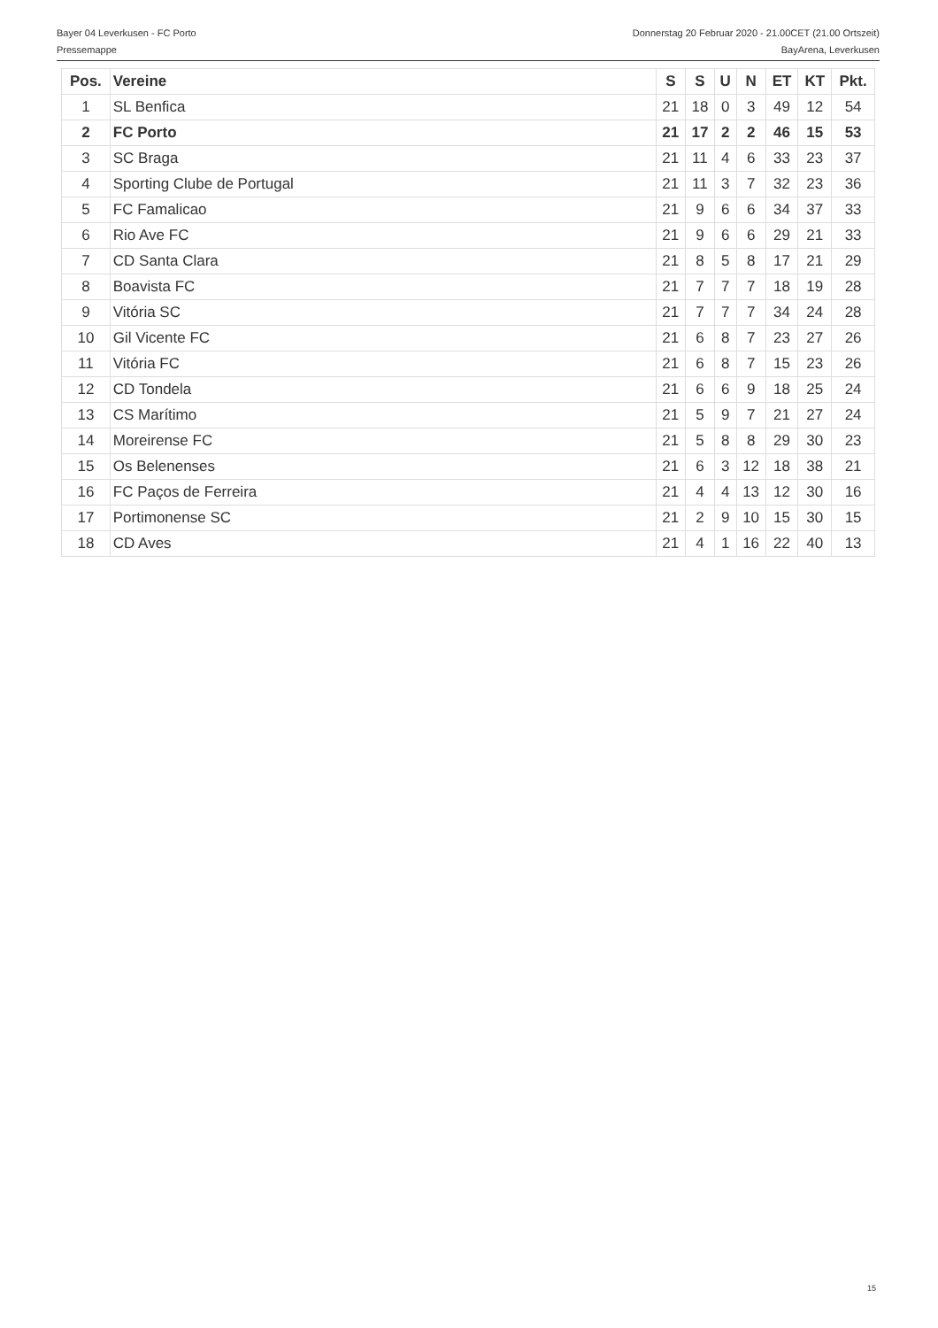Bayer 04 Leverkusen - FC Porto Donnerstag 20 Februar 2020 - 21.00CET (21.00 Ortszeit)
Pressemappe BayArena, Leverkusen
| Pos. | Vereine | S | S | U | N | ET | KT | Pkt. |
| --- | --- | --- | --- | --- | --- | --- | --- | --- |
| 1 | SL Benfica | 21 | 18 | 0 | 3 | 49 | 12 | 54 |
| 2 | FC Porto | 21 | 17 | 2 | 2 | 46 | 15 | 53 |
| 3 | SC Braga | 21 | 11 | 4 | 6 | 33 | 23 | 37 |
| 4 | Sporting Clube de Portugal | 21 | 11 | 3 | 7 | 32 | 23 | 36 |
| 5 | FC Famalicao | 21 | 9 | 6 | 6 | 34 | 37 | 33 |
| 6 | Rio Ave FC | 21 | 9 | 6 | 6 | 29 | 21 | 33 |
| 7 | CD Santa Clara | 21 | 8 | 5 | 8 | 17 | 21 | 29 |
| 8 | Boavista FC | 21 | 7 | 7 | 7 | 18 | 19 | 28 |
| 9 | Vitória SC | 21 | 7 | 7 | 7 | 34 | 24 | 28 |
| 10 | Gil Vicente FC | 21 | 6 | 8 | 7 | 23 | 27 | 26 |
| 11 | Vitória FC | 21 | 6 | 8 | 7 | 15 | 23 | 26 |
| 12 | CD Tondela | 21 | 6 | 6 | 9 | 18 | 25 | 24 |
| 13 | CS Marítimo | 21 | 5 | 9 | 7 | 21 | 27 | 24 |
| 14 | Moreirense FC | 21 | 5 | 8 | 8 | 29 | 30 | 23 |
| 15 | Os Belenenses | 21 | 6 | 3 | 12 | 18 | 38 | 21 |
| 16 | FC Paços de Ferreira | 21 | 4 | 4 | 13 | 12 | 30 | 16 |
| 17 | Portimonense SC | 21 | 2 | 9 | 10 | 15 | 30 | 15 |
| 18 | CD Aves | 21 | 4 | 1 | 16 | 22 | 40 | 13 |
15